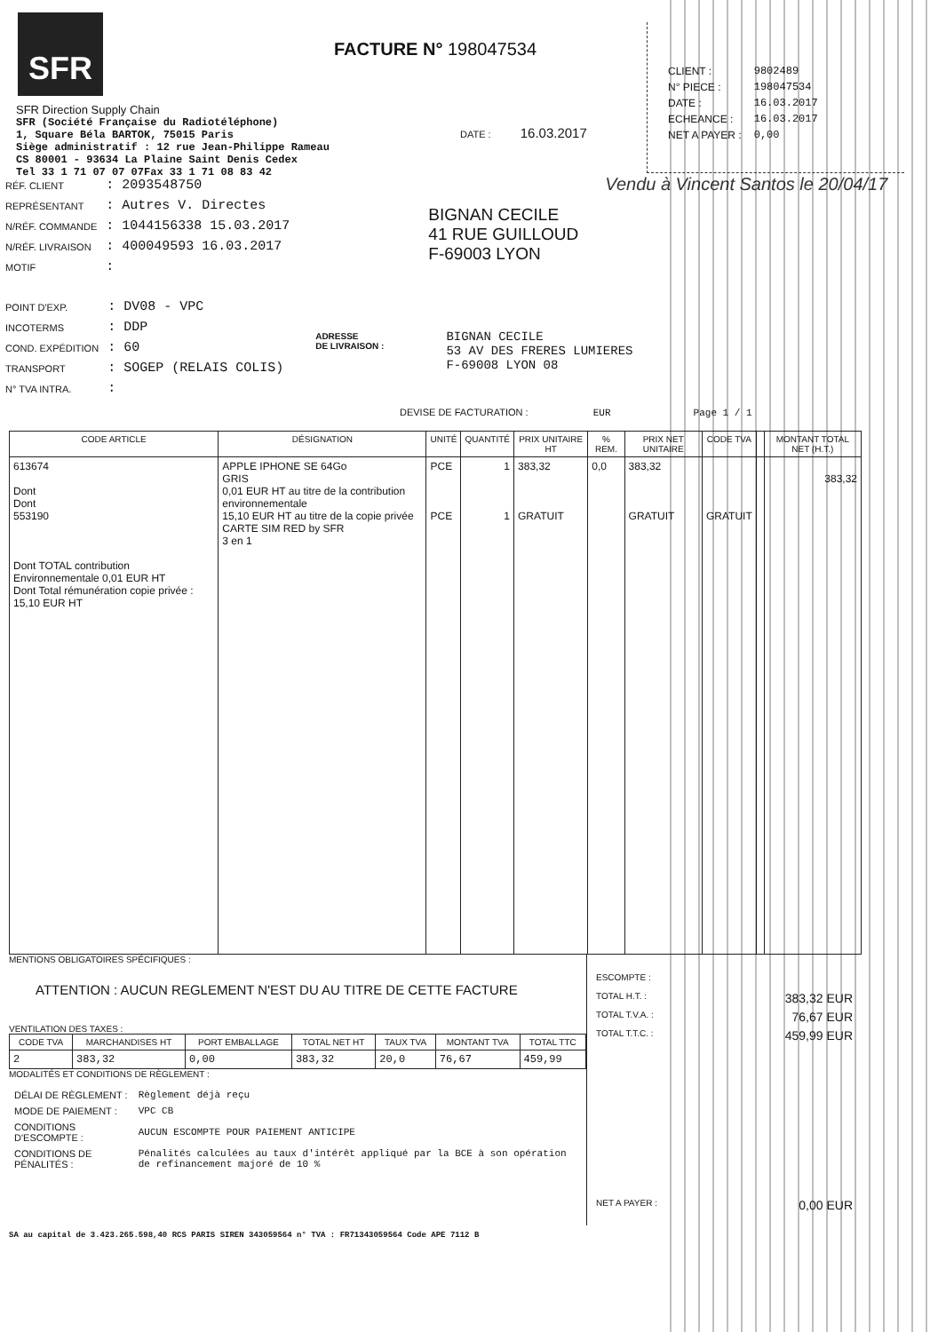SFR
FACTURE N° 198047534
| CLIENT : | 9802489 |
| N° PIECE : | 198047534 |
| DATE : | 16.03.2017 |
| ECHEANCE : | 16.03.2017 |
| NET A PAYER : | 0,00 |
SFR Direction Supply Chain
SFR (Société Française du Radiotéléphone)
1, Square Béla BARTOK, 75015 Paris
Siège administratif : 12 rue Jean-Philippe Rameau
CS 80001 - 93634 La Plaine Saint Denis Cedex
Tel 33 1 71 07 07 07Fax 33 1 71 08 83 42
DATE : 16.03.2017
| RÉF. CLIENT | : 2093548750 |
| REPRÉSENTANT | : Autres V. Directes |
| N/RÉF. COMMANDE | : 1044156338 15.03.2017 |
| N/RÉF. LIVRAISON | : 400049593 16.03.2017 |
| MOTIF | : |
BIGNAN CECILE
41 RUE GUILLOUD
F-69003 LYON
Vendu à Vincent Santos le 20/04/17
| POINT D'EXP. | : DV08 - VPC |
| INCOTERMS | : DDP |
| COND. EXPÉDITION | : 60 |
| TRANSPORT | : SOGEP (RELAIS COLIS) |
| N° TVA INTRA. | : |
ADRESSE
DE LIVRAISON :
BIGNAN CECILE
53 AV DES FRERES LUMIERES
F-69008 LYON 08
DEVISE DE FACTURATION : EUR Page 1 / 1
| CODE ARTICLE | DÉSIGNATION | UNITÉ | QUANTITÉ | PRIX UNITAIRE HT | % REM. | PRIX NET UNITAIRE | CODE TVA | | MONTANT TOTAL NET (H.T.) |
| --- | --- | --- | --- | --- | --- | --- | --- | --- | --- |
| 613674 Dont Dont 553190 Dont TOTAL contribution Environnementale 0,01 EUR HT Dont Total rémunération copie privée : 15,10 EUR HT | APPLE IPHONE SE 64Go GRIS 0,01 EUR HT au titre de la contribution environnementale 15,10 EUR HT au titre de la copie privée CARTE SIM RED by SFR 3 en 1 | PCE PCE | 1 1 | 383,32 GRATUIT | 0,0 | 383,32 GRATUIT | GRATUIT | | 383,32 |
MENTIONS OBLIGATOIRES SPÉCIFIQUES :
ATTENTION : AUCUN REGLEMENT N'EST DU AU TITRE DE CETTE FACTURE
VENTILATION DES TAXES :
| CODE TVA | MARCHANDISES HT | PORT EMBALLAGE | TOTAL NET HT | TAUX TVA | MONTANT TVA | TOTAL TTC |
| --- | --- | --- | --- | --- | --- | --- |
| 2 | 383,32 | 0,00 | 383,32 | 20,0 | 76,67 | 459,99 |
MODALITÉS ET CONDITIONS DE RÈGLEMENT :
| DÉLAI DE RÈGLEMENT : | Règlement déjà reçu |
| MODE DE PAIEMENT : | VPC CB |
| CONDITIONS D'ESCOMPTE : | AUCUN ESCOMPTE POUR PAIEMENT ANTICIPE |
| CONDITIONS DE PÉNALITÉS : | Pénalités calculées au taux d'intérêt appliqué par la BCE à son opération de refinancement majoré de 10 % |
ESCOMPTE :
TOTAL H.T. : 383,32 EUR
TOTAL T.V.A. : 76,67 EUR
TOTAL T.T.C. : 459,99 EUR
NET A PAYER : 0,00 EUR
SA au capital de 3.423.265.598,40 RCS PARIS SIREN 343059564 n° TVA : FR71343059564 Code APE 7112 B